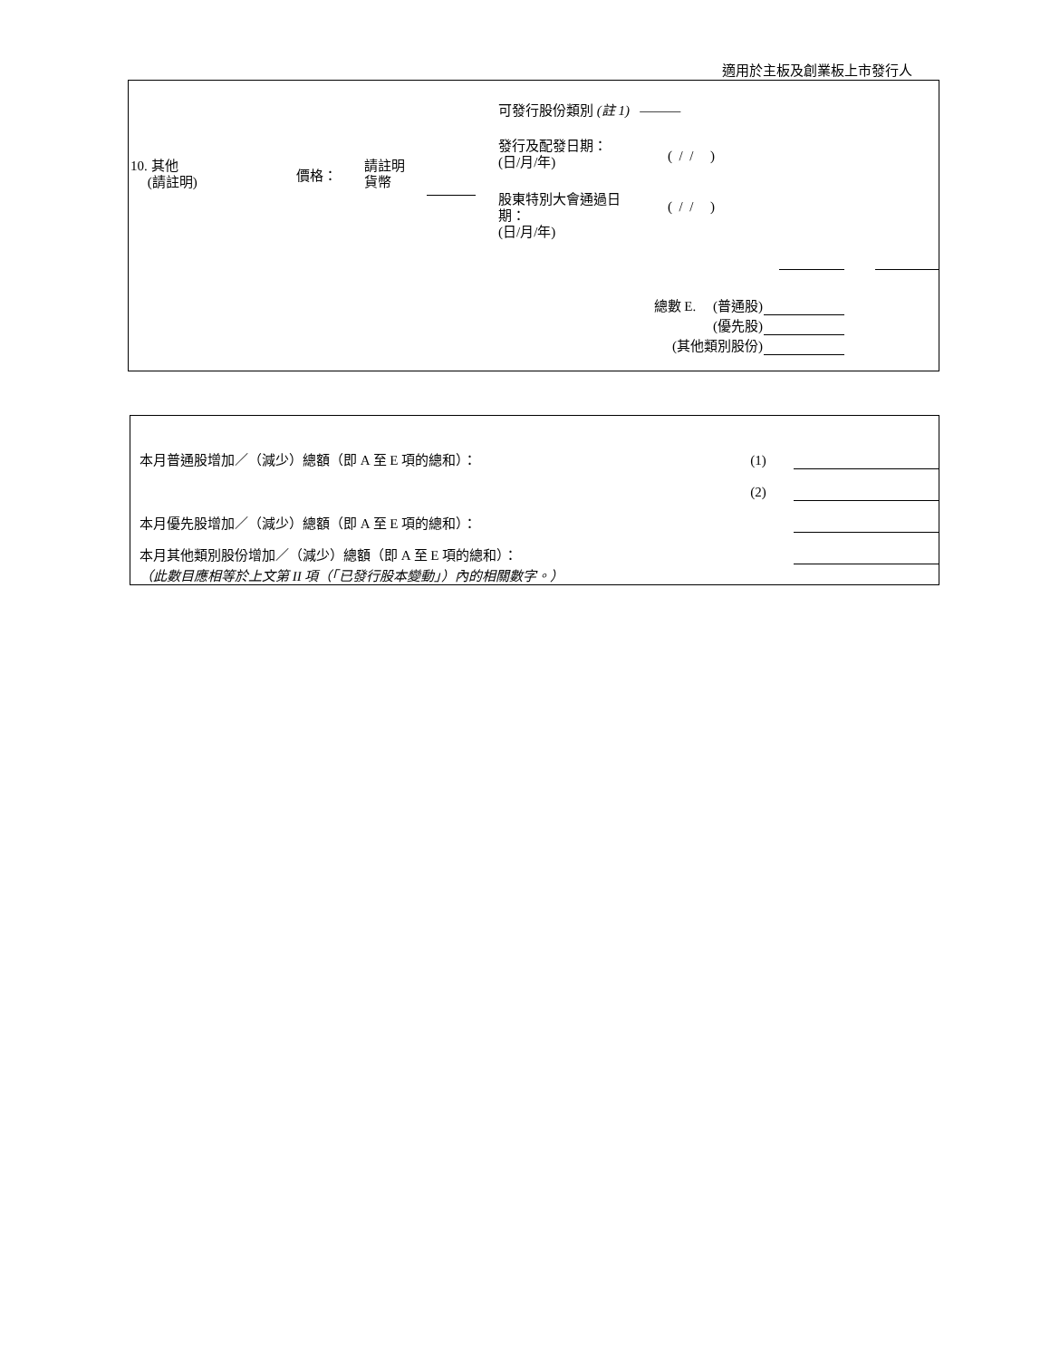適用於主板及創業板上市發行人
10. 其他
(請註明)
價格：
請註明
貨幣
可發行股份類別 (註 1) ———
發行及配發日期：
(日/月/年)
( / / )
股東特別大會通過日
期：
(日/月/年)
( / / )
總數 E. (普通股)
(優先股)
(其他類別股份)
| 本月普通股增加／（減少）總額（即 A 至 E 項的總和）： | (1) | |
| | (2) | |
| 本月優先股增加／（減少）總額（即 A 至 E 項的總和）： | | |
| 本月其他類別股份增加／（減少）總額（即 A 至 E 項的總和）： | | |
| （此數目應相等於上文第 II 項（「已發行股本變動」）內的相關數字。） | | |